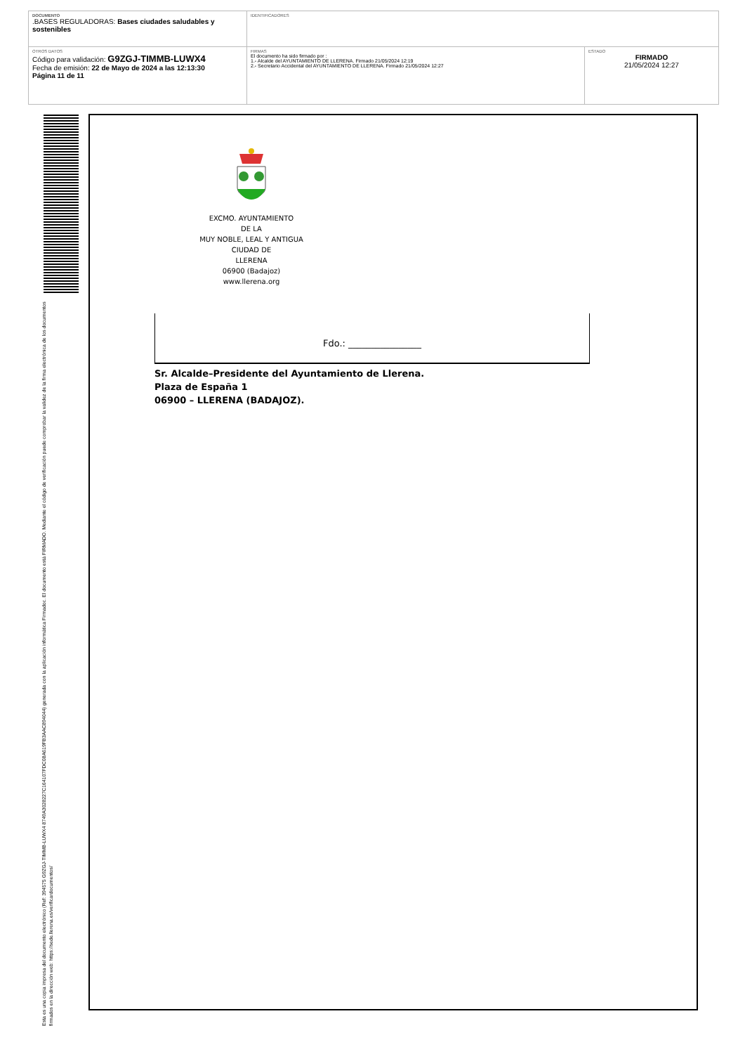| DOCUMENTO .BASES REGULADORAS: Bases ciudades saludables y sostenibles | IDENTIFICADORES | |
| OTROS DATOS Código para validación: G9ZGJ-TIMMB-LUWX4 Fecha de emisión: 22 de Mayo de 2024 a las 12:13:30 Página 11 de 11 | FIRMAS El documento ha sido firmado por : 1.- Alcalde del AYUNTAMIENTO DE LLERENA. Firmado 21/05/2024 12:19 2.- Secretario Accidental del AYUNTAMIENTO DE LLERENA. Firmado 21/05/2024 12:27 | ESTADO FIRMADO 21/05/2024 12:27 |
Esta es una copia impresa del documento electrónico (Ref: 394575 G9ZGJ-TIMMB-LUWX4 8749A3028227C164107FDC08A619FB3AAC894044) generada con la aplicación informática Firmadoc. El documento está FIRMADO. Mediante el código de verificación puede comprobar la validez de la firma electrónica de los documentos firmados en la dirección web: https://sede.llerena.es/verificardocumentos/
EXCMO. AYUNTAMIENTO
DE LA
MUY NOBLE, LEAL Y ANTIGUA
CIUDAD DE
LLERENA
06900 (Badajoz)
www.llerena.org
Fdo.: ________________
Sr. Alcalde–Presidente del Ayuntamiento de Llerena.
Plaza de España 1
06900 – LLERENA (BADAJOZ).